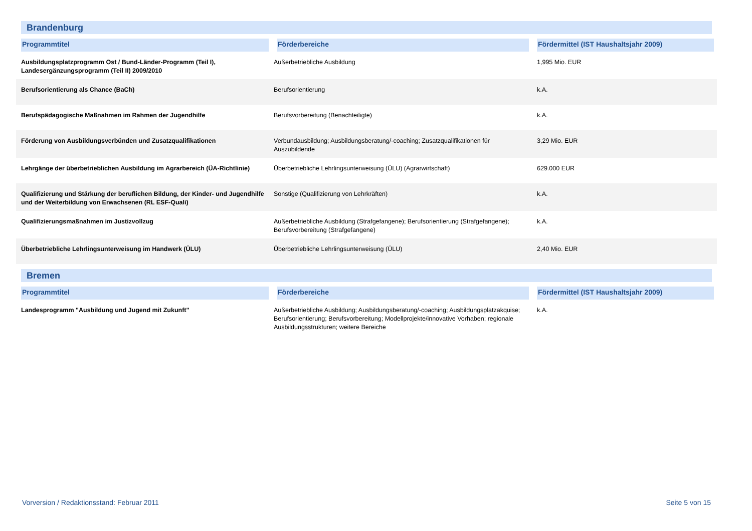Brandenburg
| Programmtitel | Förderbereiche | Fördermittel (IST Haushaltsjahr 2009) |
| --- | --- | --- |
| Ausbildungsplatzprogramm Ost / Bund-Länder-Programm (Teil I), Landesergänzungsprogramm (Teil II) 2009/2010 | Außerbetriebliche Ausbildung | 1,995 Mio. EUR |
| Berufsorientierung als Chance (BaCh) | Berufsorientierung | k.A. |
| Berufspädagogische Maßnahmen im Rahmen der Jugendhilfe | Berufsvorbereitung (Benachteiligte) | k.A. |
| Förderung von Ausbildungsverbünden und Zusatzqualifikationen | Verbundausbildung; Ausbildungsberatung/-coaching; Zusatzqualifikationen für Auszubildende | 3,29 Mio. EUR |
| Lehrgänge der überbetrieblichen Ausbildung im Agrarbereich (ÜA-Richtlinie) | Überbetriebliche Lehrlingsunterweisung (ÜLU) (Agrarwirtschaft) | 629.000 EUR |
| Qualifizierung und Stärkung der beruflichen Bildung, der Kinder- und Jugendhilfe und der Weiterbildung von Erwachsenen (RL ESF-Quali) | Sonstige (Qualifizierung von Lehrkräften) | k.A. |
| Qualifizierungsmaßnahmen im Justizvollzug | Außerbetriebliche Ausbildung (Strafgefangene); Berufsorientierung (Strafgefangene); Berufsvorbereitung (Strafgefangene) | k.A. |
| Überbetriebliche Lehrlingsunterweisung im Handwerk (ÜLU) | Überbetriebliche Lehrlingsunterweisung (ÜLU) | 2,40 Mio. EUR |
Bremen
| Programmtitel | Förderbereiche | Fördermittel (IST Haushaltsjahr 2009) |
| --- | --- | --- |
| Landesprogramm "Ausbildung und Jugend mit Zukunft" | Außerbetriebliche Ausbildung; Ausbildungsberatung/-coaching; Ausbildungsplatzakquise; Berufsorientierung; Berufsvorbereitung; Modellprojekte/innovative Vorhaben; regionale Ausbildungsstrukturen; weitere Bereiche | k.A. |
Vorversion / Redaktionsstand: Februar 2011 Seite 5 von 15